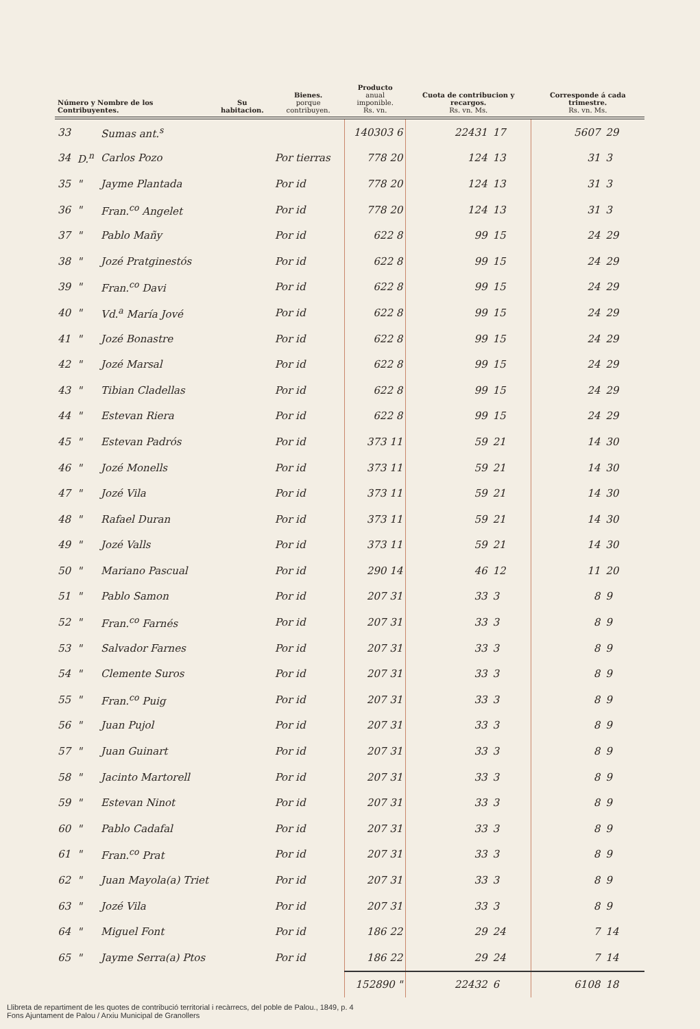| Número y Nombre de los Contribuyentes. | | | Su habitacion. | Bienes. porque contribuyen. | Producto anual imponible. Rs. vn. | Cuota de contribucion y recargos. Rs. vn. Ms. | | Corresponde á cada trimestre. Rs. vn. Ms. | |
| --- | --- | --- | --- | --- | --- | --- | --- | --- | --- |
| 33 | | Sumas ant.<sup>s</sup> | | | 140303 6 | 22431 | 17 | 5607 | 29 |
| 34 | D.<sup>n</sup> | Carlos Pozo | | Por tierras | 778 20 | 124 | 13 | 31 | 3 |
| 35 | " | Jayme Plantada | | Por id | 778 20 | 124 | 13 | 31 | 3 |
| 36 | " | Fran.<sup>co</sup> Angelet | | Por id | 778 20 | 124 | 13 | 31 | 3 |
| 37 | " | Pablo Mañy | | Por id | 622 8 | 99 | 15 | 24 | 29 |
| 38 | " | Jozé Pratginestós | | Por id | 622 8 | 99 | 15 | 24 | 29 |
| 39 | " | Fran.<sup>co</sup> Davi | | Por id | 622 8 | 99 | 15 | 24 | 29 |
| 40 | " | Vd.<sup>a</sup> María Jové | | Por id | 622 8 | 99 | 15 | 24 | 29 |
| 41 | " | Jozé Bonastre | | Por id | 622 8 | 99 | 15 | 24 | 29 |
| 42 | " | Jozé Marsal | | Por id | 622 8 | 99 | 15 | 24 | 29 |
| 43 | " | Tibian Cladellas | | Por id | 622 8 | 99 | 15 | 24 | 29 |
| 44 | " | Estevan Riera | | Por id | 622 8 | 99 | 15 | 24 | 29 |
| 45 | " | Estevan Padrós | | Por id | 373 11 | 59 | 21 | 14 | 30 |
| 46 | " | Jozé Monells | | Por id | 373 11 | 59 | 21 | 14 | 30 |
| 47 | " | Jozé Vila | | Por id | 373 11 | 59 | 21 | 14 | 30 |
| 48 | " | Rafael Duran | | Por id | 373 11 | 59 | 21 | 14 | 30 |
| 49 | " | Jozé Valls | | Por id | 373 11 | 59 | 21 | 14 | 30 |
| 50 | " | Mariano Pascual | | Por id | 290 14 | 46 | 12 | 11 | 20 |
| 51 | " | Pablo Samon | | Por id | 207 31 | 33 | 3 | 8 | 9 |
| 52 | " | Fran.<sup>co</sup> Farnés | | Por id | 207 31 | 33 | 3 | 8 | 9 |
| 53 | " | Salvador Farnes | | Por id | 207 31 | 33 | 3 | 8 | 9 |
| 54 | " | Clemente Suros | | Por id | 207 31 | 33 | 3 | 8 | 9 |
| 55 | " | Fran.<sup>co</sup> Puig | | Por id | 207 31 | 33 | 3 | 8 | 9 |
| 56 | " | Juan Pujol | | Por id | 207 31 | 33 | 3 | 8 | 9 |
| 57 | " | Juan Guinart | | Por id | 207 31 | 33 | 3 | 8 | 9 |
| 58 | " | Jacinto Martorell | | Por id | 207 31 | 33 | 3 | 8 | 9 |
| 59 | " | Estevan Ninot | | Por id | 207 31 | 33 | 3 | 8 | 9 |
| 60 | " | Pablo Cadafal | | Por id | 207 31 | 33 | 3 | 8 | 9 |
| 61 | " | Fran.<sup>co</sup> Prat | | Por id | 207 31 | 33 | 3 | 8 | 9 |
| 62 | " | Juan Mayola(a) Triet | | Por id | 207 31 | 33 | 3 | 8 | 9 |
| 63 | " | Jozé Vila | | Por id | 207 31 | 33 | 3 | 8 | 9 |
| 64 | " | Miguel Font | | Por id | 186 22 | 29 | 24 | 7 | 14 |
| 65 | " | Jayme Serra(a) Ptos | | Por id | 186 22 | 29 | 24 | 7 | 14 |
| | | | | | 152890 " | 22432 | 6 | 6108 | 18 |
Llibreta de repartiment de les quotes de contribució territorial i recàrrecs, del poble de Palou., 1849, p. 4
Fons Ajuntament de Palou / Arxiu Municipal de Granollers